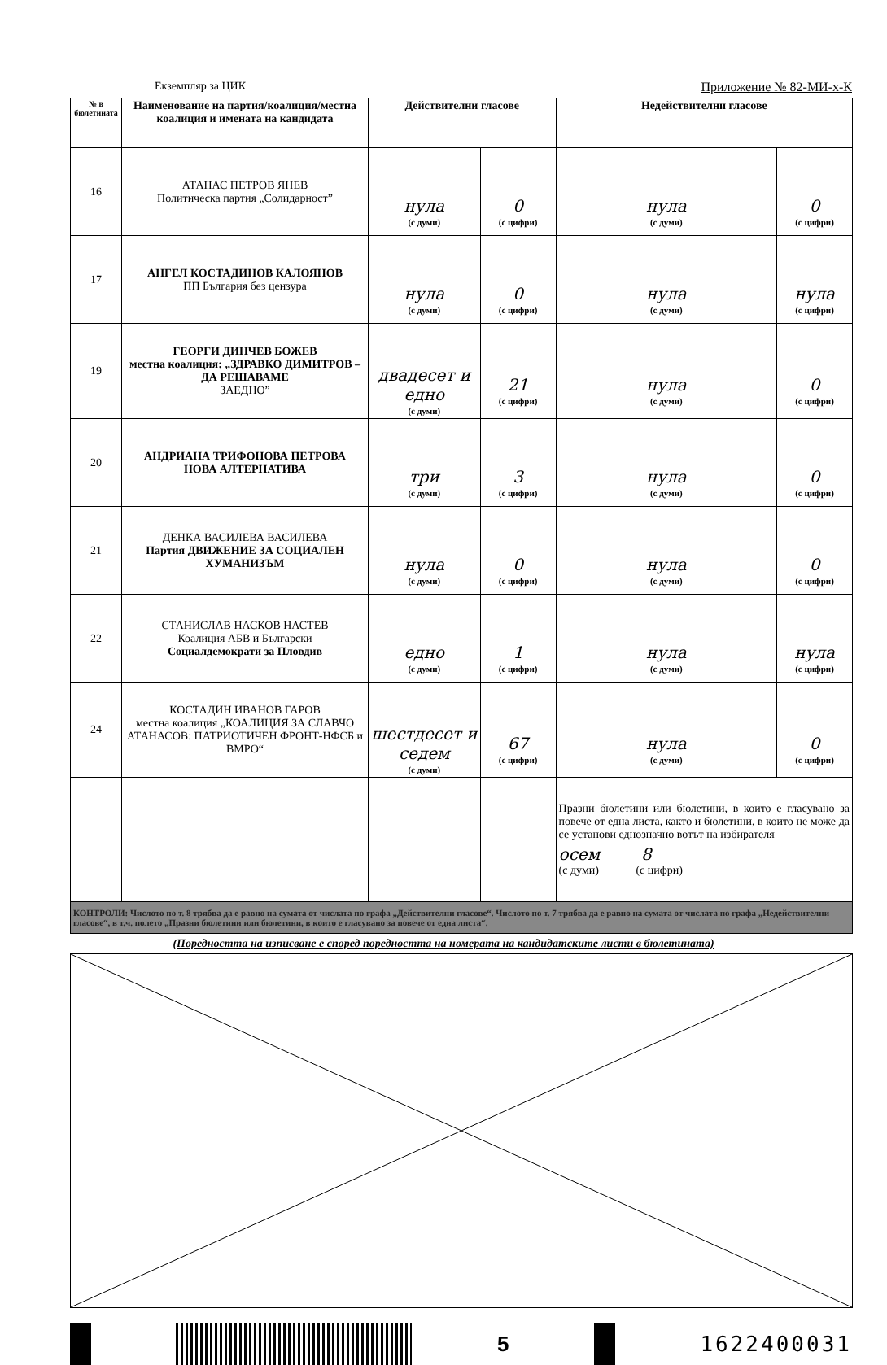Екземпляр за ЦИК Приложение № 82-МИ-х-К
| № в бюлетината | Наименование на партия/коалиция/местна коалиция и имената на кандидата | Действителни гласове | | Недействителни гласове | |
| --- | --- | --- | --- | --- | --- |
| 16 | АТАНАС ПЕТРОВ ЯНЕВ Политическа партия „Солидарност” | нула (с думи) | 0 (с цифри) | нула (с думи) | 0 (с цифри) |
| 17 | АНГЕЛ КОСТАДИНОВ КАЛОЯНОВ ПП България без цензура | нула (с думи) | 0 (с цифри) | нула (с думи) | нула (с цифри) |
| 19 | ГЕОРГИ ДИНЧЕВ БОЖЕВ местна коалиция: „ЗДРАВКО ДИМИТРОВ – ДА РЕШАВАМЕ ЗАЕДНО” | двадесет и едно (с думи) | 21 (с цифри) | нула (с думи) | 0 (с цифри) |
| 20 | АНДРИАНА ТРИФОНОВА ПЕТРОВА НОВА АЛТЕРНАТИВА | три (с думи) | 3 (с цифри) | нула (с думи) | 0 (с цифри) |
| 21 | ДЕНКА ВАСИЛЕВА ВАСИЛЕВА Партия ДВИЖЕНИЕ ЗА СОЦИАЛЕН ХУМАНИЗЪМ | нула (с думи) | 0 (с цифри) | нула (с думи) | 0 (с цифри) |
| 22 | СТАНИСЛАВ НАСКОВ НАСТЕВ Коалиция АБВ и Български Социалдемократи за Пловдив | едно (с думи) | 1 (с цифри) | нула (с думи) | нула (с цифри) |
| 24 | КОСТАДИН ИВАНОВ ГАРОВ местна коалиция „КОАЛИЦИЯ ЗА СЛАВЧО АТАНАСОВ: ПАТРИОТИЧЕН ФРОНТ-НФСБ и ВМРО“ | шестдесет и седем (с думи) | 67 (с цифри) | нула (с думи) | 0 (с цифри) |
| | | | | Празни бюлетини или бюлетини, в които е гласувано за повече от една листа, както и бюлетини, в които не може да се установи еднозначно вотът на избирателя осем 8 (с думи) (с цифри) | |
| КОНТРОЛИ: Числото по т. 8 трябва да е равно на сумата от числата по графа „Действителни гласове“. Числото по т. 7 трябва да е равно на сумата от числата по графа „Недействителни гласове“, в т.ч. полето „Празни бюлетини или бюлетини, в които е гласувано за повече от една листа“. | | | | | |
(Поредността на изписване е според поредността на номерата на кандидатските листи в бюлетината)
5 1622400031